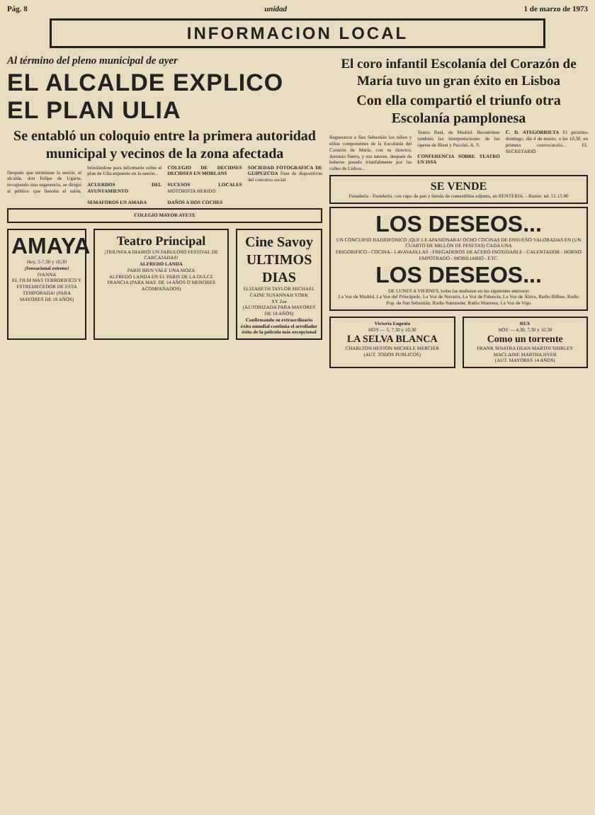Pág. 8 unidad 1 de marzo de 1973
INFORMACION LOCAL
Al término del pleno municipal de ayer
EL ALCALDE EXPLICO EL PLAN ULIA
Se entabló un coloquio entre la primera autoridad municipal y vecinos de la zona afectada
Después que terminase la sesión, el alcalde, don Felipe de Ugarte, recogiendo una sugerencia, se dirigió al público que llenaba el salón, brindándose para informarle sobre el plan de Ulia expuesto en la sesión...
ACUERDOS DEL AYUNTAMIENTO
SEMAFOROS EN AMARA
COLEGIO DE DECIDSES DECIDSES EN MORLANS
SUCESOS LOCALES MOTORISTA HERIDO
DAÑOS A DOS COCHES
SOCIEDAD FOTOGRAFICA DE GUIPUZCOA Pase de diapositivas del concurso social
COLEGIO MAYOR AYETE
AMAYA
Hoy, 5-7,30 y 10,30
¡Sensacional estreno!
IVANNA
EL FILM MAS TERRORIFICO Y ESTREMECEDOR DE ESTA TEMPORADA! (PARA MAYORES DE 18 AÑOS)
Teatro Principal
¡TRIUNFA A DIARIO! UN FABULOSO FESTIVAL DE CARCAJADAS!
ALFREDO LANDA
PARIS BIEN VALE UNA MOZA
ALFREDO LANDA EN EL PARIS DE LA DULCE FRANCIA (PARA MAY. DE 14 AÑOS O MENORES ACOMPAÑADOS)
Cine Savoy ULTIMOS DIAS
ELIZABETH TAYLOR MICHAEL CAINE SUSANNAH YORK
XY Zee
(AUTORIZADA PARA MAYORES DE 18 AÑOS)
Confirmando su extraordinario éxito mundial continúa el arrollador éxito de la película más excepcional
El coro infantil Escolanía del Corazón de María tuvo un gran éxito en Lisboa
Con ella compartió el triunfo otra Escolanía pamplonesa
Regresaron a San Sebastián los niños y niñas componentes de la Escolanía del Corazón de María, con su director, Antonio Sierra, y sus tutores, después de haberse pasado triunfalmente por las calles de Lisboa...
Teatro Real, de Madrid. Recuérdese también las interpretaciones de las óperas de Bizet y Puccini. A. S.
CONFERENCIA SOBRE TEATRO EN ISSA
C. D. ATEGORRIETA El próximo domingo, día 4 de marzo, a las 10,30, en primera convocatoria... EL SECRETARIO
SE VENDE
Panadería - Pastelería, con cupo de pan y tienda de comestibles adjunta, en RENTERIA. - Razón: tel. 51.15.80
LOS DESEOS...
UN CONCURSO RADIOFONICO ¡QUE LE APASIONARA! OCHO COCINAS DE ENSUEÑO VALORADAS EN (UN CUARTO DE MILLON DE PESETAS) CADA UNA
FRIGORIFICO - COCINA - LAVAVAJILLAS - FREGADEROS DE ACERO INOXIDABLE - CALENTADOR - HORNO EMPOTRADO - MOBILIARIO - ETC.
LOS DESEOS...
DE LUNES A VIERNES, todas las mañanas en las siguientes emisoras
La Voz de Madrid, La Voz del Principado, La Voz de Navarra, La Voz de Palencia, La Voz de Álava, Radio Bilbao, Radio Pop. de San Sebastián, Radio Santander, Radio Manresa, La Voz de Vigo
Victoria Eugenia
HOY — 5, 7,30 y 10,30
LA SELVA BLANCA
CHARLTON HESTON MICHELE MERCIER
(AUT. TODOS PUBLICOS)
REX
HOY — 4,30, 7,30 y 10,30
Como un torrente
FRANK SINATRA DEAN MARTIN SHIRLEY MACLAINE MARTHA HYER
(AUT. MAYORES 14 AÑOS)